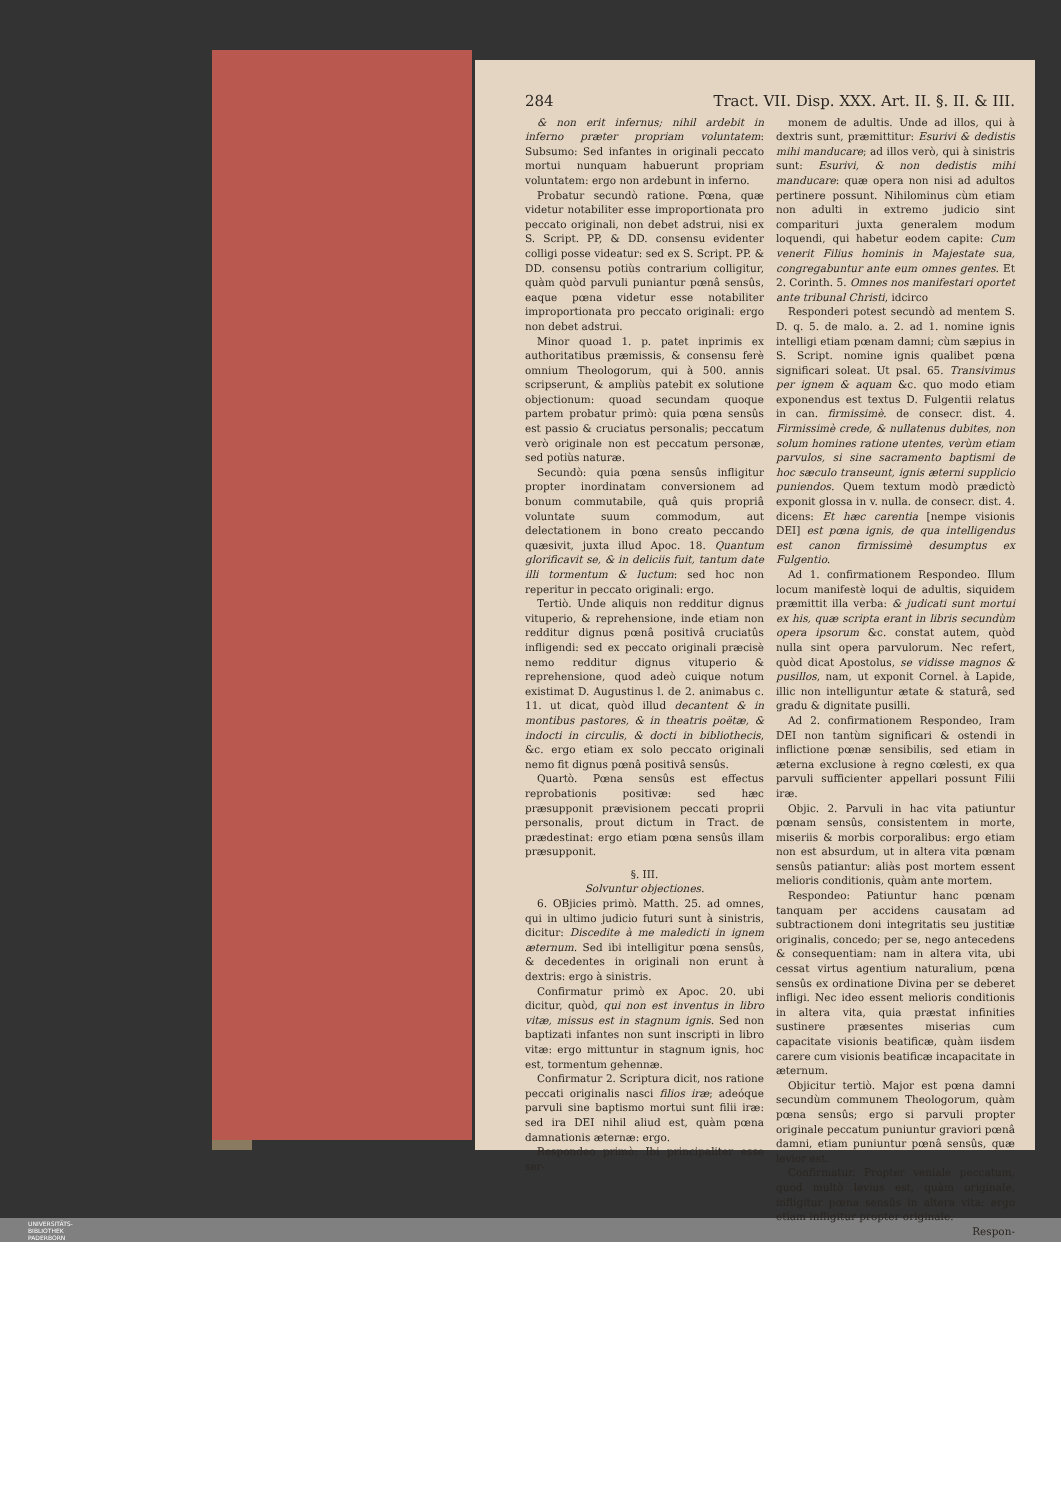284 Tract. VII. Disp. XXX. Art. II. §. II. & III.
& non erit infernus; nihil ardebit in inferno præter propriam voluntatem: Subsumo: Sed infantes in originali peccato mortui nunquam habuerunt propriam voluntatem: ergo non ardebunt in inferno.
Probatur secundò ratione. Pœna, quæ videtur notabiliter esse improportionata pro peccato originali, non debet adstrui, nisi ex S. Script. PP, & DD. consensu evidenter colligi posse videatur: sed ex S. Script. PP. & DD. consensu potiùs contrarium colligitur, quàm quòd parvuli puniantur pœnâ sensûs, eaque pœna videtur esse notabiliter improportionata pro peccato originali: ergo non debet adstrui.
Minor quoad 1. p. patet inprimis ex authoritatibus præmissis, & consensu ferè omnium Theologorum, qui à 500. annis scripserunt, & ampliùs patebit ex solutione objectionum: quoad secundam quoque partem probatur primò: quia pœna sensûs est passio & cruciatus personalis; peccatum verò originale non est peccatum personæ, sed potiùs naturæ.
Secundò: quia pœna sensûs infligitur propter inordinatam conversionem ad bonum commutabile, quâ quis propriâ voluntate suum commodum, aut delectationem in bono creato peccando quæsivit, juxta illud Apoc. 18. Quantum glorificavit se, & in deliciis fuit, tantum date illi tormentum & luctum: sed hoc non reperitur in peccato originali: ergo.
Tertiò. Unde aliquis non redditur dignus vituperio, & reprehensione, inde etiam non redditur dignus pœnâ positivâ cruciatûs infligendi: sed ex peccato originali præcisè nemo redditur dignus vituperio & reprehensione, quod adeò cuique notum existimat D. Augustinus l. de 2. animabus c. 11. ut dicat, quòd illud decantent & in montibus pastores, & in theatris poëtæ, & indocti in circulis, & docti in bibliothecis, &c. ergo etiam ex solo peccato originali nemo fit dignus pœnâ positivâ sensûs.
Quartò. Pœna sensûs est effectus reprobationis positivæ: sed hæc præsupponit prævisionem peccati proprii personalis, prout dictum in Tract. de prædestinat: ergo etiam pœna sensûs illam præsupponit.
§. III.
Solvuntur objectiones.
6. OBjicies primò. Matth. 25. ad omnes, qui in ultimo judicio futuri sunt à sinistris, dicitur: Discedite à me maledicti in ignem æternum. Sed ibi intelligitur pœna sensûs, & decedentes in originali non erunt à dextris: ergo à sinistris.
Confirmatur primò ex Apoc. 20. ubi dicitur, quòd, qui non est inventus in libro vitæ, missus est in stagnum ignis. Sed non baptizati infantes non sunt inscripti in libro vitæ: ergo mittuntur in stagnum ignis, hoc est, tormentum gehennæ.
Confirmatur 2. Scriptura dicit, nos ratione peccati originalis nasci filios iræ; adeóque parvuli sine baptismo mortui sunt filii iræ: sed ira DEI nihil aliud est, quàm pœna damnationis æternæ: ergo.
Respondeo primò: Ibi principaliter esse ser-
monem de adultis. Unde ad illos, qui à dextris sunt, præmittitur: Esurivi & dedistis mihi manducare; ad illos verò, qui à sinistris sunt: Esurivi, & non dedistis mihi manducare: quæ opera non nisi ad adultos pertinere possunt. Nihilominus cùm etiam non adulti in extremo judicio sint comparituri juxta generalem modum loquendi, qui habetur eodem capite: Cum venerit Filius hominis in Majestate sua, congregabuntur ante eum omnes gentes. Et 2. Corinth. 5. Omnes nos manifestari oportet ante tribunal Christi, idcirco
Responderi potest secundò ad mentem S. D. q. 5. de malo. a. 2. ad 1. nomine ignis intelligi etiam pœnam damni; cùm sæpius in S. Script. nomine ignis qualibet pœna significari soleat. Ut psal. 65. Transivimus per ignem & aquam &c. quo modo etiam exponendus est textus D. Fulgentii relatus in can. firmissimè. de consecr. dist. 4. Firmissimè crede, & nullatenus dubites, non solum homines ratione utentes, verùm etiam parvulos, si sine sacramento baptismi de hoc sæculo transeunt, ignis æterni supplicio puniendos. Quem textum modò prædictò exponit glossa in v. nulla. de consecr. dist. 4. dicens: Et hæc carentia [nempe visionis DEI] est pœna ignis, de qua intelligendus est canon firmissimè desumptus ex Fulgentio.
Ad 1. confirmationem Respondeo. Illum locum manifestè loqui de adultis, siquidem præmittit illa verba: & judicati sunt mortui ex his, quæ scripta erant in libris secundùm opera ipsorum &c. constat autem, quòd nulla sint opera parvulorum. Nec refert, quòd dicat Apostolus, se vidisse magnos & pusillos, nam, ut exponit Cornel. à Lapide, illic non intelliguntur ætate & staturâ, sed gradu & dignitate pusilli.
Ad 2. confirmationem Respondeo, Iram DEI non tantùm significari & ostendi in inflictione pœnæ sensibilis, sed etiam in æterna exclusione à regno cœlesti, ex qua parvuli sufficienter appellari possunt Filii iræ.
Objic. 2. Parvuli in hac vita patiuntur pœnam sensûs, consistentem in morte, miseriis & morbis corporalibus: ergo etiam non est absurdum, ut in altera vita pœnam sensûs patiantur: aliàs post mortem essent melioris conditionis, quàm ante mortem.
Respondeo: Patiuntur hanc pœnam tanquam per accidens causatam ad subtractionem doni integritatis seu justitiæ originalis, concedo; per se, nego antecedens & consequentiam: nam in altera vita, ubi cessat virtus agentium naturalium, pœna sensûs ex ordinatione Divina per se deberet infligi. Nec ideo essent melioris conditionis in altera vita, quia præstat infinities sustinere præsentes miserias cum capacitate visionis beatificæ, quàm iisdem carere cum visionis beatificæ incapacitate in æternum.
Objicitur tertiò. Major est pœna damni secundùm communem Theologorum, quàm pœna sensûs; ergo si parvuli propter originale peccatum puniuntur graviori pœnâ damni, etiam puniuntur pœnâ sensûs, quæ levior est.
Confirmatur. Propter veniale peccatum, quod multò levius est, quàm originale, infligitur pœna sensûs in altera vita: ergo etiam infligitur propter originale.
Respon-
UNIVERSITÄTS-
BIBLIOTHEK
PADERBORN